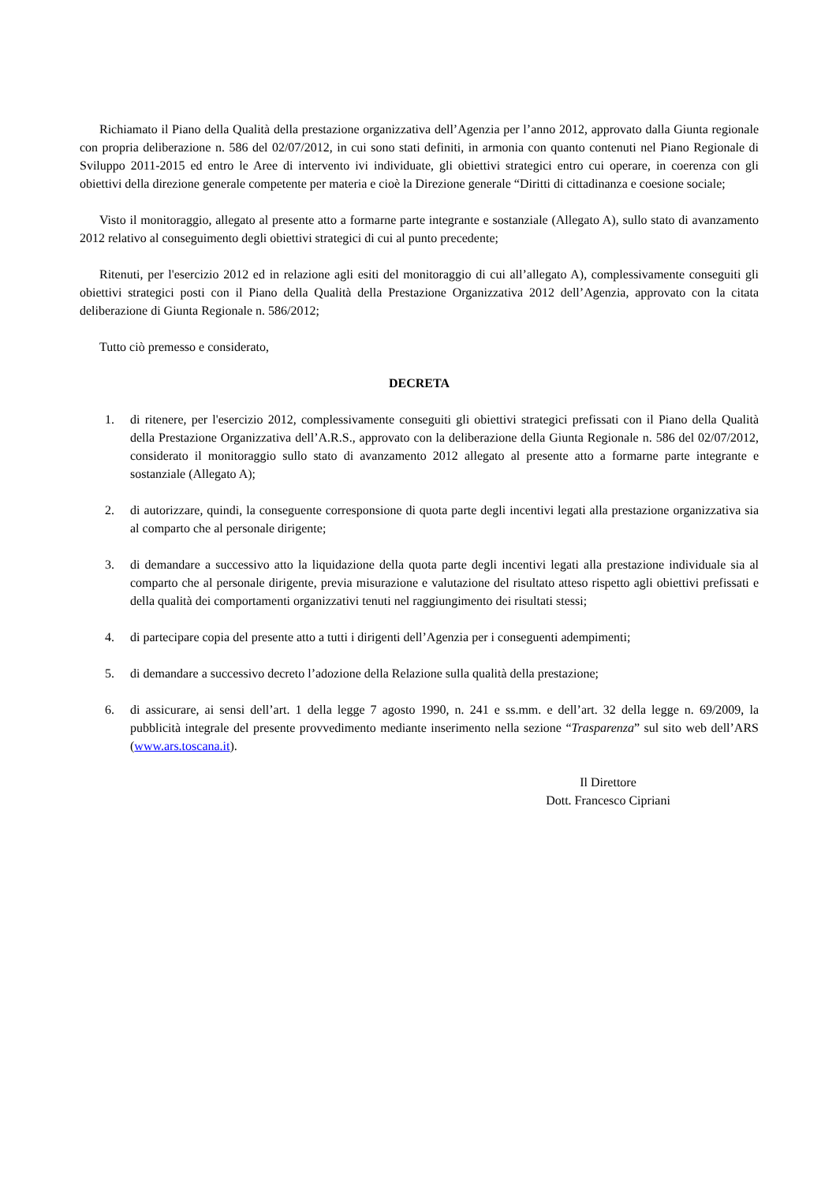Richiamato il Piano della Qualità della prestazione organizzativa dell’Agenzia per l’anno 2012, approvato dalla Giunta regionale con propria deliberazione n. 586 del 02/07/2012, in cui sono stati definiti, in armonia con quanto contenuti nel Piano Regionale di Sviluppo 2011-2015 ed entro le Aree di intervento ivi individuate, gli obiettivi strategici entro cui operare, in coerenza con gli obiettivi della direzione generale competente per materia e cioè la Direzione generale “Diritti di cittadinanza e coesione sociale;
Visto il monitoraggio, allegato al presente atto a formarne parte integrante e sostanziale (Allegato A), sullo stato di avanzamento 2012 relativo al conseguimento degli obiettivi strategici di cui al punto precedente;
Ritenuti, per l'esercizio 2012 ed in relazione agli esiti del monitoraggio di cui all’allegato A), complessivamente conseguiti gli obiettivi strategici posti con il Piano della Qualità della Prestazione Organizzativa 2012 dell’Agenzia, approvato con la citata deliberazione di Giunta Regionale n. 586/2012;
Tutto ciò premesso e considerato,
DECRETA
1. di ritenere, per l'esercizio 2012, complessivamente conseguiti gli obiettivi strategici prefissati con il Piano della Qualità della Prestazione Organizzativa dell’A.R.S., approvato con la deliberazione della Giunta Regionale n. 586 del 02/07/2012, considerato il monitoraggio sullo stato di avanzamento 2012 allegato al presente atto a formarne parte integrante e sostanziale (Allegato A);
2. di autorizzare, quindi, la conseguente corresponsione di quota parte degli incentivi legati alla prestazione organizzativa sia al comparto che al personale dirigente;
3. di demandare a successivo atto la liquidazione della quota parte degli incentivi legati alla prestazione individuale sia al comparto che al personale dirigente, previa misurazione e valutazione del risultato atteso rispetto agli obiettivi prefissati e della qualità dei comportamenti organizzativi tenuti nel raggiungimento dei risultati stessi;
4. di partecipare copia del presente atto a tutti i dirigenti dell’Agenzia per i conseguenti adempimenti;
5. di demandare a successivo decreto l’adozione della Relazione sulla qualità della prestazione;
6. di assicurare, ai sensi dell’art. 1 della legge 7 agosto 1990, n. 241 e ss.mm. e dell’art. 32 della legge n. 69/2009, la pubblicità integrale del presente provvedimento mediante inserimento nella sezione “Trasparenza” sul sito web dell’ARS (www.ars.toscana.it).
Il Direttore
Dott. Francesco Cipriani